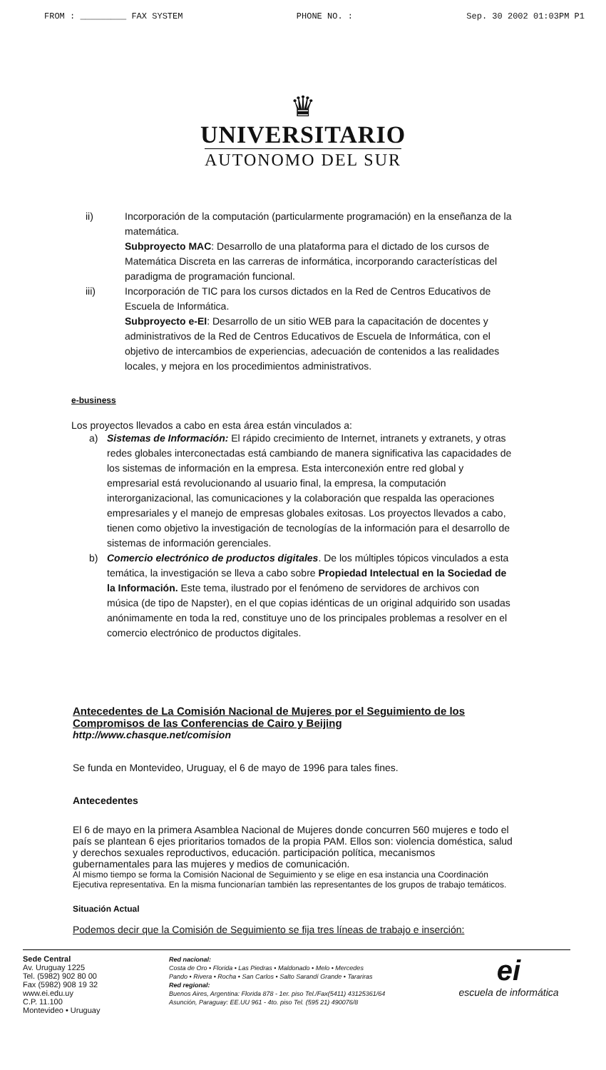FROM : _________ FAX SYSTEM PHONE NO. : Sep. 30 2002 01:03PM P1
♛
UNIVERSITARIO
AUTONOMO DEL SUR
ii) Incorporación de la computación (particularmente programación) en la enseñanza de la matemática.
Subproyecto MAC: Desarrollo de una plataforma para el dictado de los cursos de Matemática Discreta en las carreras de informática, incorporando características del paradigma de programación funcional.
iii) Incorporación de TIC para los cursos dictados en la Red de Centros Educativos de Escuela de Informática.
Subproyecto e-EI: Desarrollo de un sitio WEB para la capacitación de docentes y administrativos de la Red de Centros Educativos de Escuela de Informática, con el objetivo de intercambios de experiencias, adecuación de contenidos a las realidades locales, y mejora en los procedimientos administrativos.
e-business
Los proyectos llevados a cabo en esta área están vinculados a:
a) Sistemas de Información: El rápido crecimiento de Internet, intranets y extranets, y otras redes globales interconectadas está cambiando de manera significativa las capacidades de los sistemas de información en la empresa. Esta interconexión entre red global y empresarial está revolucionando al usuario final, la empresa, la computación interorganizacional, las comunicaciones y la colaboración que respalda las operaciones empresariales y el manejo de empresas globales exitosas. Los proyectos llevados a cabo, tienen como objetivo la investigación de tecnologías de la información para el desarrollo de sistemas de información gerenciales.
b) Comercio electrónico de productos digitales. De los múltiples tópicos vinculados a esta temática, la investigación se lleva a cabo sobre Propiedad Intelectual en la Sociedad de la Información. Este tema, ilustrado por el fenómeno de servidores de archivos con música (de tipo de Napster), en el que copias idénticas de un original adquirido son usadas anónimamente en toda la red, constituye uno de los principales problemas a resolver en el comercio electrónico de productos digitales.
Antecedentes de La Comisión Nacional de Mujeres por el Seguimiento de los Compromisos de las Conferencias de Cairo y Beijing
http://www.chasque.net/comision
Se funda en Montevideo, Uruguay, el 6 de mayo de 1996 para tales fines.
Antecedentes
El 6 de mayo en la primera Asamblea Nacional de Mujeres donde concurren 560 mujeres e todo el país se plantean 6 ejes prioritarios tomados de la propia PAM. Ellos son: violencia doméstica, salud y derechos sexuales reproductivos, educación. participación política, mecanismos gubernamentales para las mujeres y medios de comunicación.
Al mismo tiempo se forma la Comisión Nacional de Seguimiento y se elige en esa instancia una Coordinación Ejecutiva representativa. En la misma funcionarían también las representantes de los grupos de trabajo temáticos.
Situación Actual
Podemos decir que la Comisión de Seguimiento se fija tres líneas de trabajo e inserción:
Sede Central
Av. Uruguay 1225
Tel. (5982) 902 80 00
Fax (5982) 908 19 32
www.ei.edu.uy
C.P. 11.100
Montevideo • Uruguay
Red nacional:
Costa de Oro • Florida • Las Piedras • Maldonado • Melo • Mercedes
Pando • Rivera • Rocha • San Carlos • Salto Sarandí Grande • Tarariras
Red regional:
Buenos Aires, Argentina: Florida 878 - 1er. piso Tel./Fax(5411) 43125361/64
Asunción, Paraguay: EE.UU 961 - 4to. piso Tel. (595 21) 490076/8
ei
escuela de informática